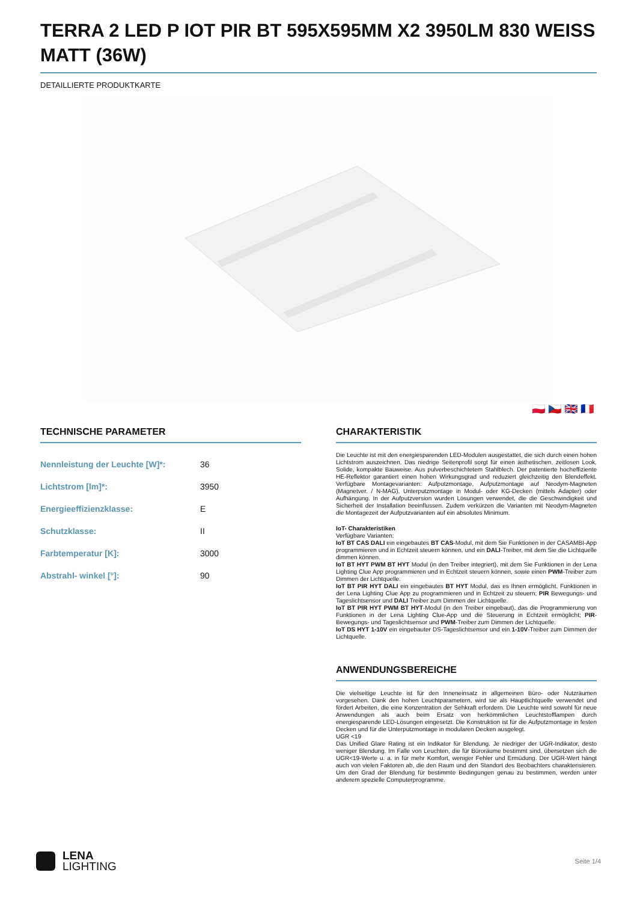TERRA 2 LED P IOT PIR BT 595X595MM X2 3950LM 830 WEISS MATT (36W)
DETAILLIERTE PRODUKTKARTE
🇵🇱 🇨🇿 🇬🇧 🇫🇷
TECHNISCHE PARAMETER
| Nennleistung der Leuchte [W]*: | 36 |
| Lichtstrom [lm]*: | 3950 |
| Energieeffizienzklasse: | E |
| Schutzklasse: | II |
| Farbtemperatur [K]: | 3000 |
| Abstrahl- winkel [°]: | 90 |
CHARAKTERISTIK
Die Leuchte ist mit den energiesparenden LED-Modulen ausgestattet, die sich durch einen hohen Lichtstrom auszeichnen. Das niedrige Seitenprofil sorgt für einen ästhetischen, zeitlosen Look. Solide, kompakte Bauweise. Aus pulverbeschichtetem Stahlblech. Der patentierte hocheffiziente HE-Reflektor garantiert einen hohen Wirkungsgrad und reduziert gleichzeitig den Blendeffekt. Verfügbare Montagevarianten: Aufputzmontage, Aufputzmontage auf Neodym-Magneten (Magnetver. / N-MAG), Unterputzmontage in Modul- oder KG-Decken (mittels Adapter) oder Aufhängung. In der Aufputzversion wurden Lösungen verwendet, die die Geschwindigkeit und Sicherheit der Installation beeinflussen. Zudem verkürzen die Varianten mit Neodym-Magneten die Montagezeit der Aufputzvarianten auf ein absolutes Minimum.
IoT- Charakteristiken
Verfügbare Varianten:
IoT BT CAS DALI ein eingebautes BT CAS-Modul, mit dem Sie Funktionen in der CASAMBI-App programmieren und in Echtzeit steuern können, und ein DALI-Treiber, mit dem Sie die Lichtquelle dimmen können.
IoT BT HYT PWM BT HYT Modul (in den Treiber integriert), mit dem Sie Funktionen in der Lena Lighting Clue App programmieren und in Echtzeit steuern können, sowie einen PWM-Treiber zum Dimmen der Lichtquelle.
IoT BT PIR HYT DALI ein eingebautes BT HYT Modul, das es Ihnen ermöglicht, Funktionen in der Lena Lighting Clue App zu programmieren und in Echtzeit zu steuern; PIR Bewegungs- und Tageslichtsensor und DALI Treiber zum Dimmen der Lichtquelle.
IoT BT PIR HYT PWM BT HYT-Modul (in den Treiber eingebaut), das die Programmierung von Funktionen in der Lena Lighting Clue-App und die Steuerung in Echtzeit ermöglicht; PIR-Bewegungs- und Tageslichtsensor und PWM-Treiber zum Dimmen der Lichtquelle.
IoT DS HYT 1-10V ein eingebauter DS-Tageslichtsensor und ein 1-10V-Treiber zum Dimmen der Lichtquelle.
ANWENDUNGSBEREICHE
Die vielseitige Leuchte ist für den Inneneinsatz in allgemeinen Büro- oder Nutzräumen vorgesehen. Dank den hohen Leuchtparametern, wird sie als Hauptlichtquelle verwendet und fördert Arbeiten, die eine Konzentration der Sehkraft erfordern. Die Leuchte wird sowohl für neue Anwendungen als auch beim Ersatz von herkömmlichen Leuchtstofflampen durch energiesparende LED-Lösungen eingesetzt. Die Konstruktion ist für die Aufputzmontage in festen Decken und für die Unterputzmontage in modularen Decken ausgelegt.
UGR <19
Das Unified Glare Rating ist ein Indikator für Blendung. Je niedriger der UGR-Indikator, desto weniger Blendung. Im Falle von Leuchten, die für Büroräume bestimmt sind, übersetzen sich die UGR<19-Werte u. a. in für mehr Komfort, weniger Fehler und Ermüdung. Der UGR-Wert hängt auch von vielen Faktoren ab, die den Raum und den Standort des Beobachters charakterisieren. Um den Grad der Blendung für bestimmte Bedingungen genau zu bestimmen, werden unter anderem spezielle Computerprogramme.
LENA
LIGHTING
Seite 1/4